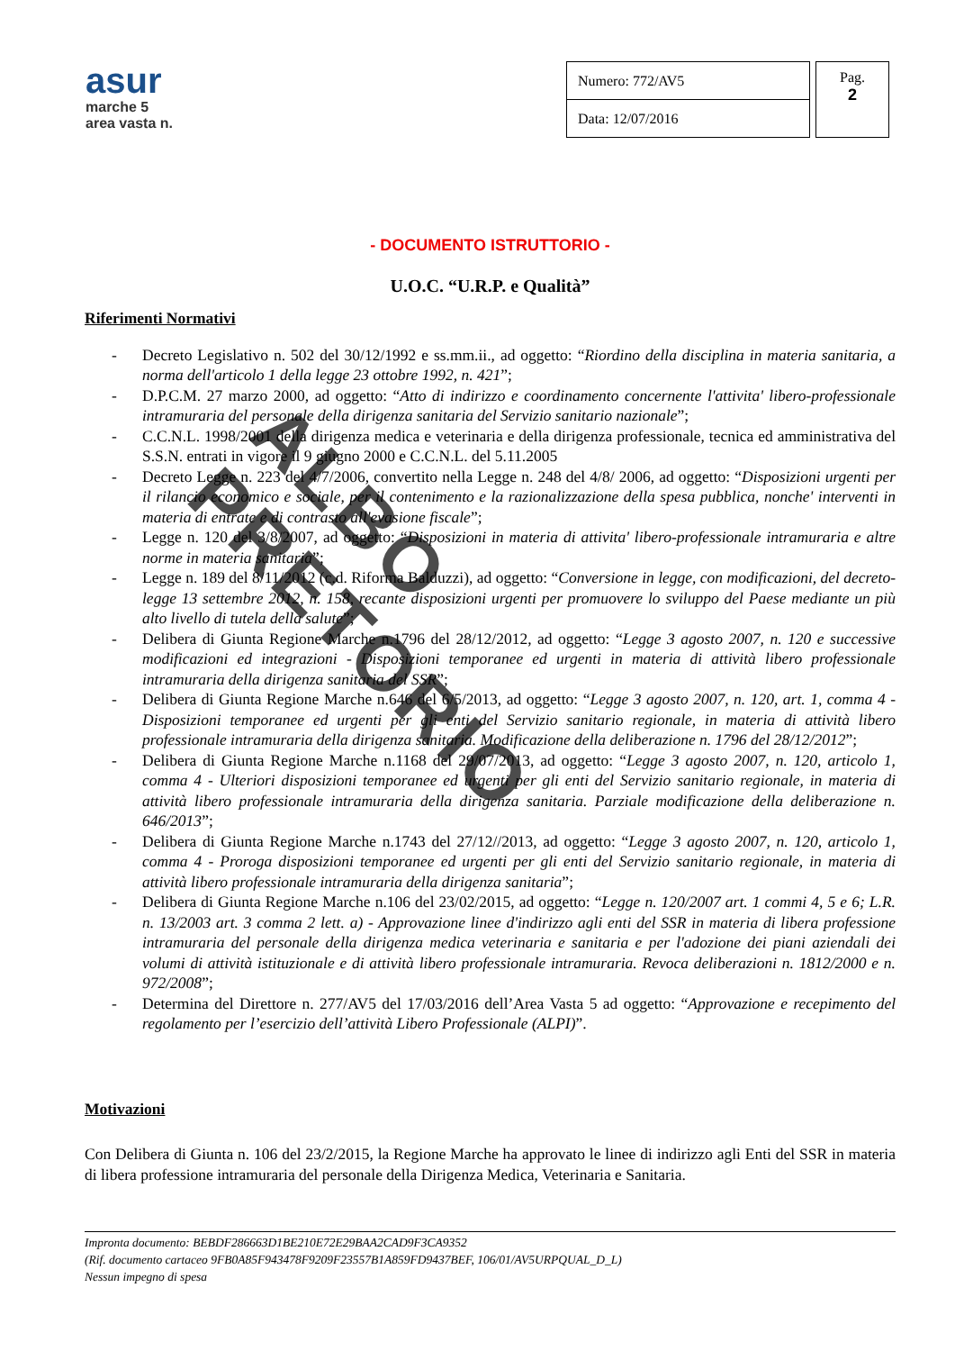asur
marche 5
area vasta n.
| Numero: 772/AV5 |
| Data: 12/07/2016 |
Pag.
2
- DOCUMENTO ISTRUTTORIO -
U.O.C. “U.R.P. e Qualità”
Riferimenti Normativi
- Decreto Legislativo n. 502 del 30/12/1992 e ss.mm.ii., ad oggetto: “Riordino della disciplina in materia sanitaria, a norma dell'articolo 1 della legge 23 ottobre 1992, n. 421”;
- D.P.C.M. 27 marzo 2000, ad oggetto: “Atto di indirizzo e coordinamento concernente l'attivita' libero-professionale intramuraria del personale della dirigenza sanitaria del Servizio sanitario nazionale”;
- C.C.N.L. 1998/2001 della dirigenza medica e veterinaria e della dirigenza professionale, tecnica ed amministrativa del S.S.N. entrati in vigore il 9 giugno 2000 e C.C.N.L. del 5.11.2005
- Decreto Legge n. 223 del 4/7/2006, convertito nella Legge n. 248 del 4/8/ 2006, ad oggetto: “Disposizioni urgenti per il rilancio economico e sociale, per il contenimento e la razionalizzazione della spesa pubblica, nonche' interventi in materia di entrate e di contrasto all'evasione fiscale”;
- Legge n. 120 del 3/8/2007, ad oggetto: “Disposizioni in materia di attivita' libero-professionale intramuraria e altre norme in materia sanitaria”;
- Legge n. 189 del 8/11/2012 (c.d. Riforma Balduzzi), ad oggetto: “Conversione in legge, con modificazioni, del decreto-legge 13 settembre 2012, n. 158, recante disposizioni urgenti per promuovere lo sviluppo del Paese mediante un più alto livello di tutela della salute”;
- Delibera di Giunta Regione Marche n.1796 del 28/12/2012, ad oggetto: “Legge 3 agosto 2007, n. 120 e successive modificazioni ed integrazioni - Disposizioni temporanee ed urgenti in materia di attività libero professionale intramuraria della dirigenza sanitaria del SSR”;
- Delibera di Giunta Regione Marche n.646 del 6/5/2013, ad oggetto: “Legge 3 agosto 2007, n. 120, art. 1, comma 4 - Disposizioni temporanee ed urgenti per gli enti del Servizio sanitario regionale, in materia di attività libero professionale intramuraria della dirigenza sanitaria. Modificazione della deliberazione n. 1796 del 28/12/2012”;
- Delibera di Giunta Regione Marche n.1168 del 29/07/2013, ad oggetto: “Legge 3 agosto 2007, n. 120, articolo 1, comma 4 - Ulteriori disposizioni temporanee ed urgenti per gli enti del Servizio sanitario regionale, in materia di attività libero professionale intramuraria della dirigenza sanitaria. Parziale modificazione della deliberazione n. 646/2013”;
- Delibera di Giunta Regione Marche n.1743 del 27/12//2013, ad oggetto: “Legge 3 agosto 2007, n. 120, articolo 1, comma 4 - Proroga disposizioni temporanee ed urgenti per gli enti del Servizio sanitario regionale, in materia di attività libero professionale intramuraria della dirigenza sanitaria”;
- Delibera di Giunta Regione Marche n.106 del 23/02/2015, ad oggetto: “Legge n. 120/2007 art. 1 commi 4, 5 e 6; L.R. n. 13/2003 art. 3 comma 2 lett. a) - Approvazione linee d'indirizzo agli enti del SSR in materia di libera professione intramuraria del personale della dirigenza medica veterinaria e sanitaria e per l'adozione dei piani aziendali dei volumi di attività istituzionale e di attività libero professionale intramuraria. Revoca deliberazioni n. 1812/2000 e n. 972/2008”;
- Determina del Direttore n. 277/AV5 del 17/03/2016 dell’Area Vasta 5 ad oggetto: “Approvazione e recepimento del regolamento per l’esercizio dell’attività Libero Professionale (ALPI)”.
Motivazioni
Con Delibera di Giunta n. 106 del 23/2/2015, la Regione Marche ha approvato le linee di indirizzo agli Enti del SSR in materia di libera professione intramuraria del personale della Dirigenza Medica, Veterinaria e Sanitaria.
Impronta documento: BEBDF286663D1BE210E72E29BAA2CAD9F3CA9352
(Rif. documento cartaceo 9FB0A85F943478F9209F23557B1A859FD9437BEF, 106/01/AV5URPQUAL_D_L)
Nessun impegno di spesa
ALBO PRETORIO